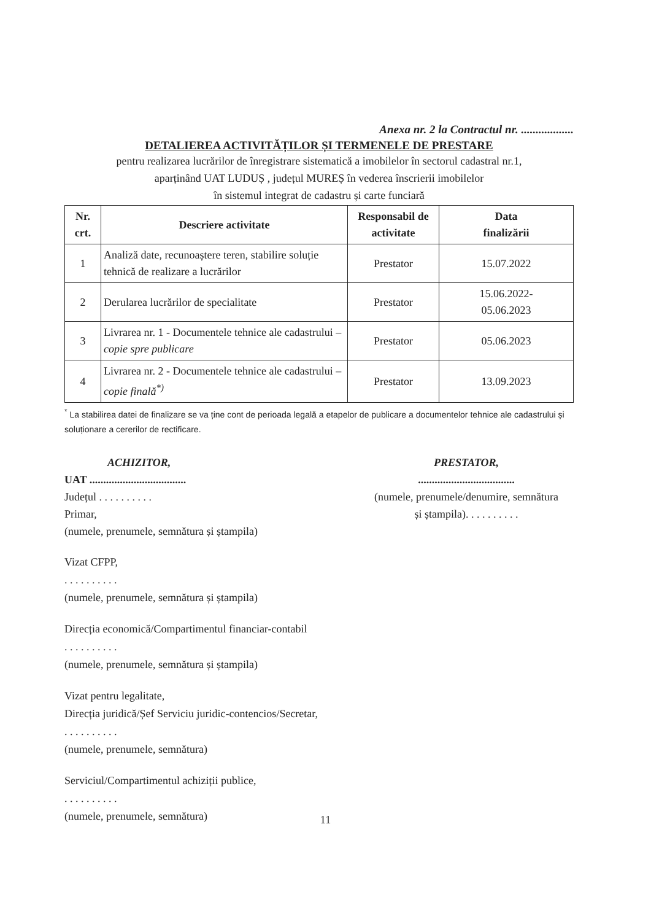Anexa nr. 2 la Contractul nr. ..................
DETALIEREA ACTIVITĂȚILOR ȘI TERMENELE DE PRESTARE
pentru realizarea lucrărilor de înregistrare sistematică a imobilelor în sectorul cadastral nr.1,
aparținând UAT LUDUȘ , județul MUREȘ în vederea înscrierii imobilelor
în sistemul integrat de cadastru și carte funciară
| Nr. crt. | Descriere activitate | Responsabil de activitate | Data finalizării |
| --- | --- | --- | --- |
| 1 | Analiză date, recunoaștere teren, stabilire soluție tehnică de realizare a lucrărilor | Prestator | 15.07.2022 |
| 2 | Derularea lucrărilor de specialitate | Prestator | 15.06.2022- 05.06.2023 |
| 3 | Livrarea nr. 1 - Documentele tehnice ale cadastrului – copie spre publicare | Prestator | 05.06.2023 |
| 4 | Livrarea nr. 2 - Documentele tehnice ale cadastrului – copie finală<sup>*)</sup> | Prestator | 13.09.2023 |
<sup>*</sup> La stabilirea datei de finalizare se va ține cont de perioada legală a etapelor de publicare a documentelor tehnice ale cadastrului și soluționare a cererilor de rectificare.
ACHIZITOR,
UAT ...................................
Județul . . . . . . . . . .
Primar,
(numele, prenumele, semnătura și ștampila)
PRESTATOR,
...................................
(numele, prenumele/denumire, semnătura și ștampila). . . . . . . . . .
Vizat CFPP,
. . . . . . . . . .
(numele, prenumele, semnătura și ștampila)
Direcția economică/Compartimentul financiar-contabil
. . . . . . . . . .
(numele, prenumele, semnătura și ștampila)
Vizat pentru legalitate,
Direcția juridică/Șef Serviciu juridic-contencios/Secretar,
. . . . . . . . . .
(numele, prenumele, semnătura)
Serviciul/Compartimentul achiziții publice,
. . . . . . . . . .
(numele, prenumele, semnătura)
11